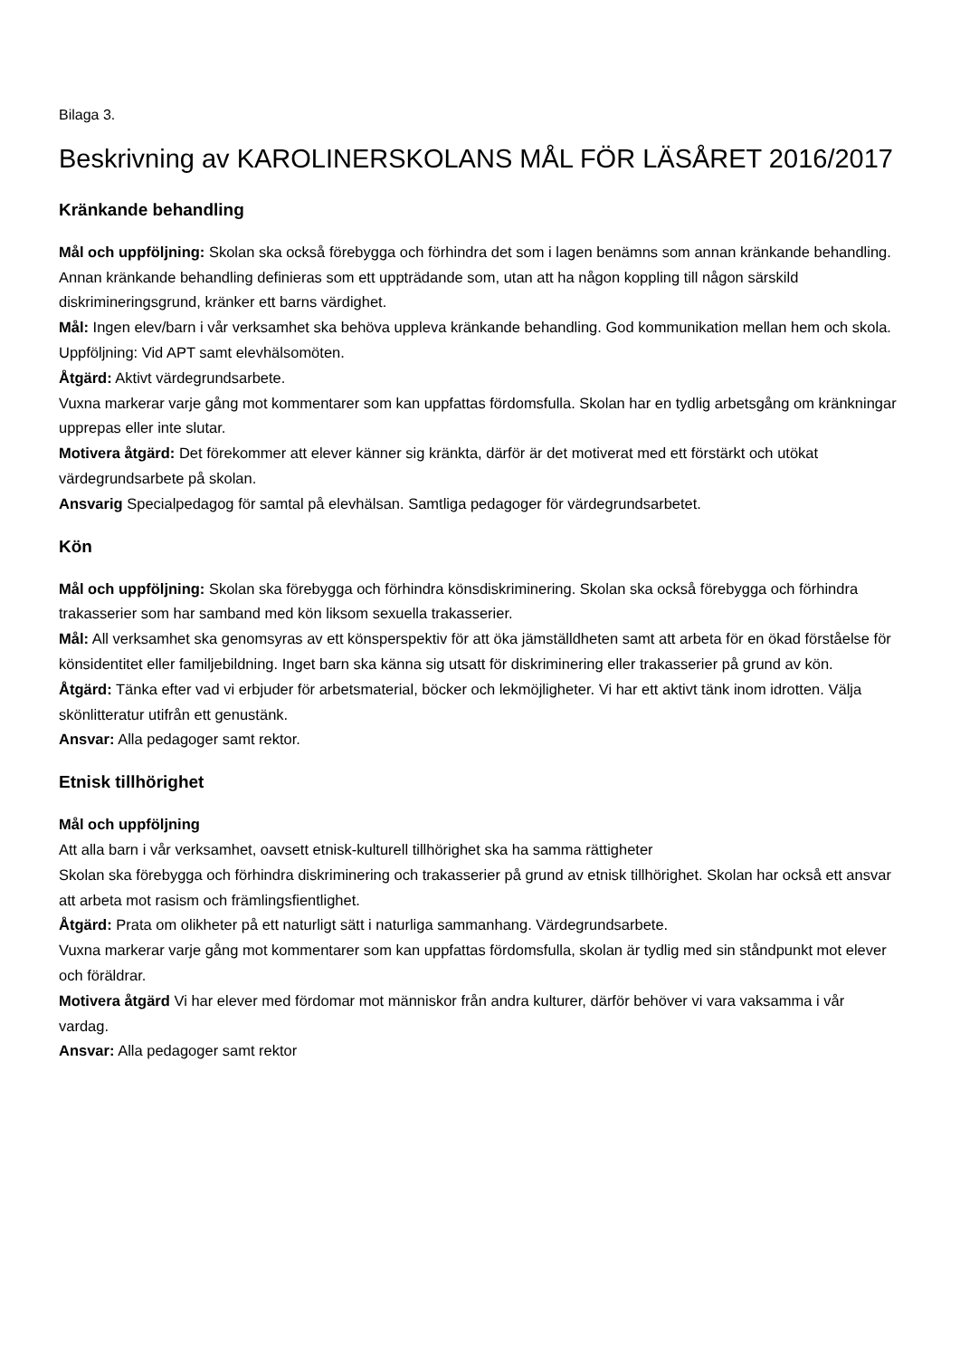Bilaga 3.
Beskrivning av KAROLINERSKOLANS MÅL FÖR LÄSÅRET 2016/2017
Kränkande behandling
Mål och uppföljning: Skolan ska också förebygga och förhindra det som i lagen benämns som annan kränkande behandling. Annan kränkande behandling definieras som ett uppträdande som, utan att ha någon koppling till någon särskild diskrimineringsgrund, kränker ett barns värdighet.
Mål: Ingen elev/barn i vår verksamhet ska behöva uppleva kränkande behandling. God kommunikation mellan hem och skola.
Uppföljning: Vid APT samt elevhälsomöten.
Åtgärd: Aktivt värdegrundsarbete.
Vuxna markerar varje gång mot kommentarer som kan uppfattas fördomsfulla. Skolan har en tydlig arbetsgång om kränkningar upprepas eller inte slutar.
Motivera åtgärd: Det förekommer att elever känner sig kränkta, därför är det motiverat med ett förstärkt och utökat värdegrundsarbete på skolan.
Ansvarig Specialpedagog för samtal på elevhälsan. Samtliga pedagoger för värdegrundsarbetet.
Kön
Mål och uppföljning: Skolan ska förebygga och förhindra könsdiskriminering. Skolan ska också förebygga och förhindra trakasserier som har samband med kön liksom sexuella trakasserier.
Mål: All verksamhet ska genomsyras av ett könsperspektiv för att öka jämställdheten samt att arbeta för en ökad förståelse för könsidentitet eller familjebildning. Inget barn ska känna sig utsatt för diskriminering eller trakasserier på grund av kön.
Åtgärd: Tänka efter vad vi erbjuder för arbetsmaterial, böcker och lekmöjligheter. Vi har ett aktivt tänk inom idrotten. Välja skönlitteratur utifrån ett genustänk.
Ansvar: Alla pedagoger samt rektor.
Etnisk tillhörighet
Mål och uppföljning
Att alla barn i vår verksamhet, oavsett etnisk-kulturell tillhörighet ska ha samma rättigheter
Skolan ska förebygga och förhindra diskriminering och trakasserier på grund av etnisk tillhörighet. Skolan har också ett ansvar att arbeta mot rasism och främlingsfientlighet.
Åtgärd: Prata om olikheter på ett naturligt sätt i naturliga sammanhang. Värdegrundsarbete.
Vuxna markerar varje gång mot kommentarer som kan uppfattas fördomsfulla, skolan är tydlig med sin ståndpunkt mot elever och föräldrar.
Motivera åtgärd Vi har elever med fördomar mot människor från andra kulturer, därför behöver vi vara vaksamma i vår vardag.
Ansvar: Alla pedagoger samt rektor